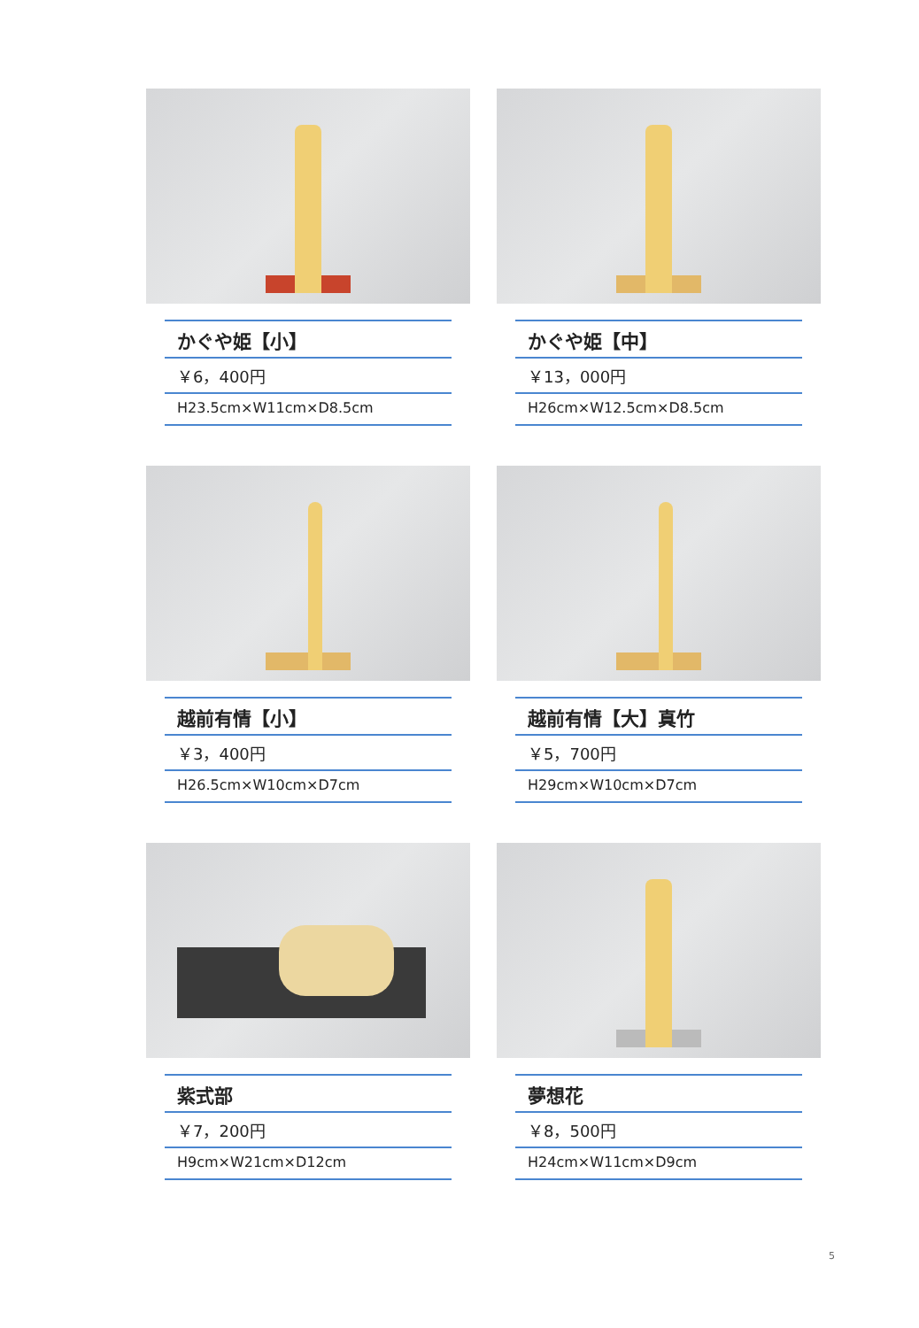かぐや姫【小】
￥6，400円
H23.5cm×W11cm×D8.5cm
かぐや姫【中】
￥13，000円
H26cm×W12.5cm×D8.5cm
越前有情【小】
￥3，400円
H26.5cm×W10cm×D7cm
越前有情【大】真竹
￥5，700円
H29cm×W10cm×D7cm
紫式部
￥7，200円
H9cm×W21cm×D12cm
夢想花
￥8，500円
H24cm×W11cm×D9cm
5